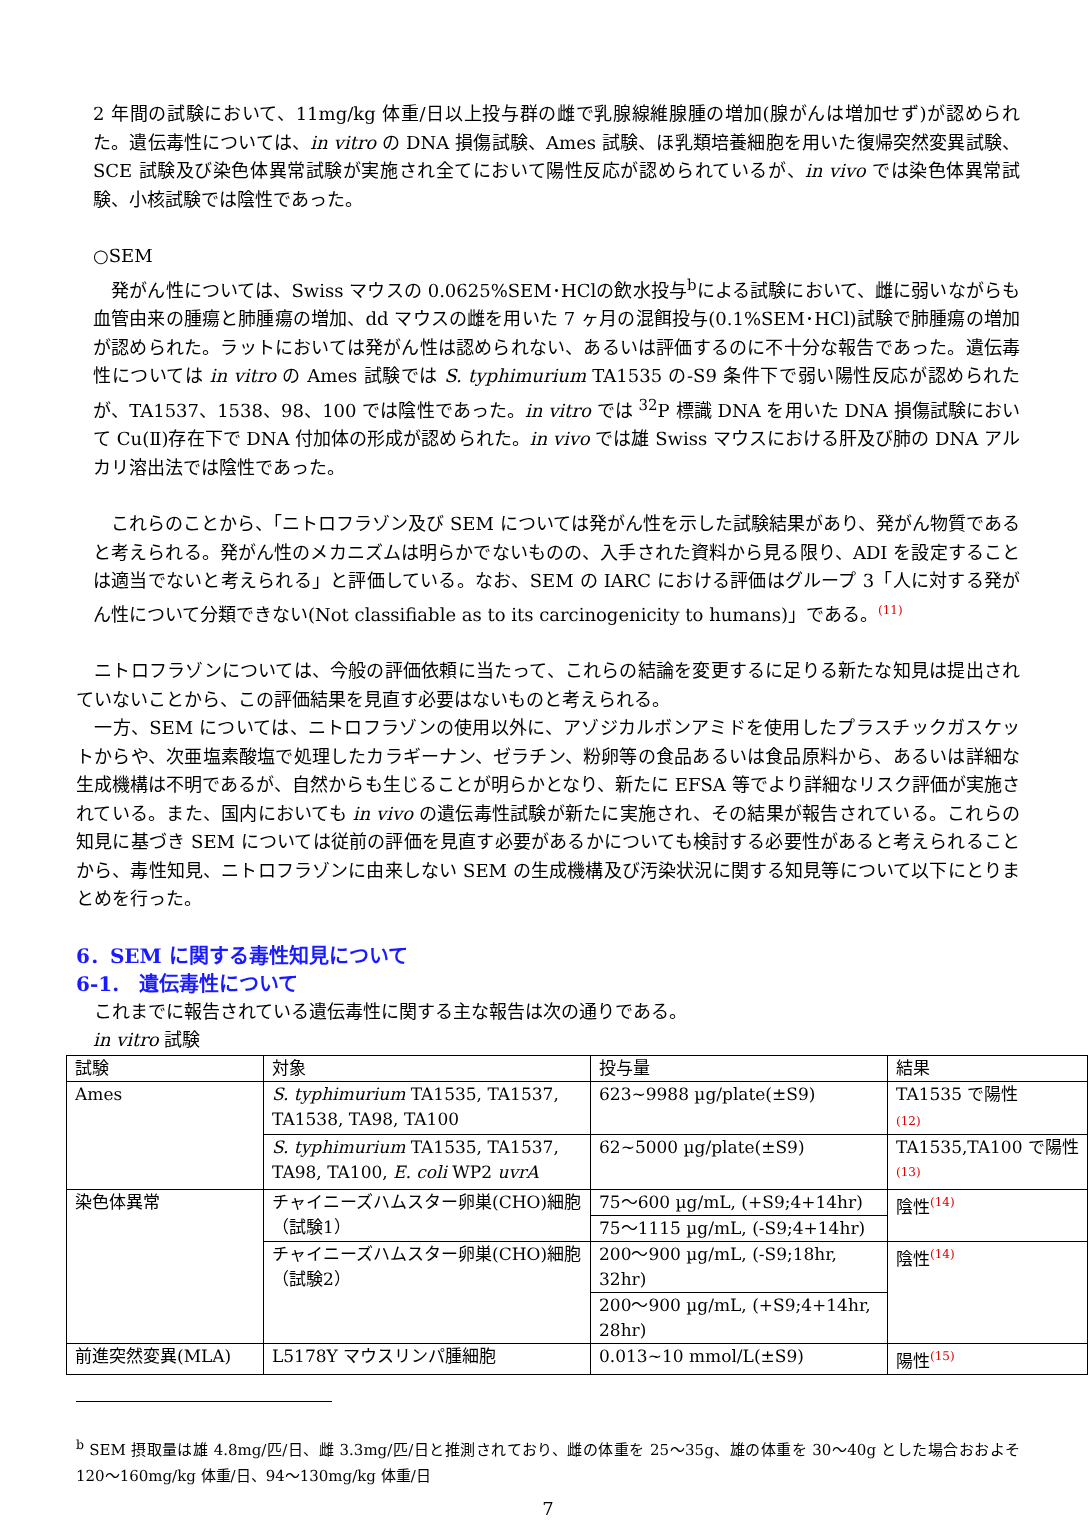2 年間の試験において、11mg/kg 体重/日以上投与群の雌で乳腺線維腺腫の増加(腺がんは増加せず)が認められた。遺伝毒性については、in vitro の DNA 損傷試験、Ames 試験、ほ乳類培養細胞を用いた復帰突然変異試験、SCE 試験及び染色体異常試験が実施され全てにおいて陽性反応が認められているが、in vivo では染色体異常試験、小核試験では陰性であった。
○SEM
　発がん性については、Swiss マウスの 0.0625%SEM･HClの飲水投与<sup>b</sup>による試験において、雌に弱いながらも血管由来の腫瘍と肺腫瘍の増加、dd マウスの雌を用いた 7 ヶ月の混餌投与(0.1%SEM･HCl)試験で肺腫瘍の増加が認められた。ラットにおいては発がん性は認められない、あるいは評価するのに不十分な報告であった。遺伝毒性については in vitro の Ames 試験では S. typhimurium TA1535 の-S9 条件下で弱い陽性反応が認められたが、TA1537、1538、98、100 では陰性であった。in vitro では <sup>32</sup>P 標識 DNA を用いた DNA 損傷試験において Cu(Ⅱ)存在下で DNA 付加体の形成が認められた。in vivo では雄 Swiss マウスにおける肝及び肺の DNA アルカリ溶出法では陰性であった。
　これらのことから、「ニトロフラゾン及び SEM については発がん性を示した試験結果があり、発がん物質であると考えられる。発がん性のメカニズムは明らかでないものの、入手された資料から見る限り、ADI を設定することは適当でないと考えられる」と評価している。なお、SEM の IARC における評価はグループ 3「人に対する発がん性について分類できない(Not classifiable as to its carcinogenicity to humans)」である。<sup>(11)</sup>
　ニトロフラゾンについては、今般の評価依頼に当たって、これらの結論を変更するに足りる新たな知見は提出されていないことから、この評価結果を見直す必要はないものと考えられる。
　一方、SEM については、ニトロフラゾンの使用以外に、アゾジカルボンアミドを使用したプラスチックガスケットからや、次亜塩素酸塩で処理したカラギーナン、ゼラチン、粉卵等の食品あるいは食品原料から、あるいは詳細な生成機構は不明であるが、自然からも生じることが明らかとなり、新たに EFSA 等でより詳細なリスク評価が実施されている。また、国内においても in vivo の遺伝毒性試験が新たに実施され、その結果が報告されている。これらの知見に基づき SEM については従前の評価を見直す必要があるかについても検討する必要性があると考えられることから、毒性知見、ニトロフラゾンに由来しない SEM の生成機構及び汚染状況に関する知見等について以下にとりまとめを行った。
6．SEM に関する毒性知見について
6-1.　遺伝毒性について
　これまでに報告されている遺伝毒性に関する主な報告は次の通りである。
in vitro 試験
| 試験 | 対象 | 投与量 | 結果 |
| --- | --- | --- | --- |
| Ames | S. typhimurium TA1535, TA1537, TA1538, TA98, TA100 | 623~9988 µg/plate(±S9) | TA1535 で陽性 (12) |
| | S. typhimurium TA1535, TA1537, TA98, TA100, E. coli WP2 uvrA | 62~5000 µg/plate(±S9) | TA1535,TA100 で陽性<sup>(13)</sup> |
| 染色体異常 | チャイニーズハムスター卵巣(CHO)細胞（試験1） | 75～600 µg/mL, (+S9;4+14hr) | 陰性<sup>(14)</sup> |
| | | 75～1115 µg/mL, (-S9;4+14hr) | |
| | チャイニーズハムスター卵巣(CHO)細胞（試験2） | 200～900 µg/mL, (-S9;18hr, 32hr) | 陰性<sup>(14)</sup> |
| | | 200～900 µg/mL, (+S9;4+14hr, 28hr) | |
| 前進突然変異(MLA) | L5178Y マウスリンパ腫細胞 | 0.013~10 mmol/L(±S9) | 陽性<sup>(15)</sup> |
<sup>b</sup> SEM 摂取量は雄 4.8mg/匹/日、雌 3.3mg/匹/日と推測されており、雌の体重を 25～35g、雄の体重を 30～40g とした場合おおよそ 120～160mg/kg 体重/日、94～130mg/kg 体重/日
7